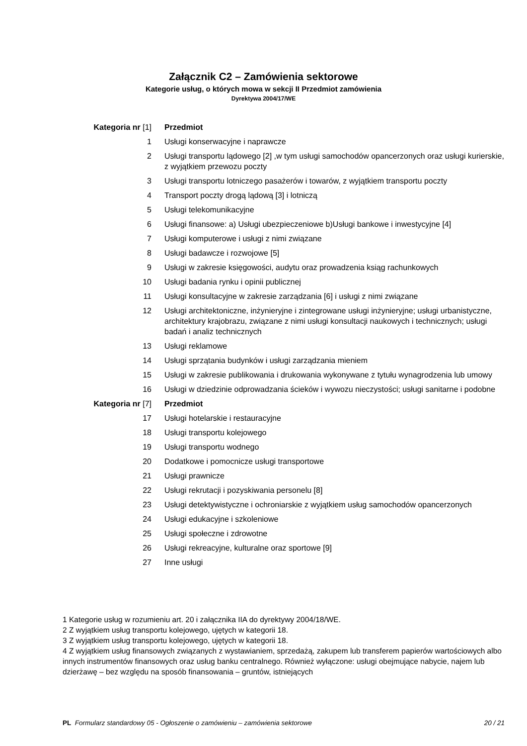Załącznik C2 – Zamówienia sektorowe
Kategorie usług, o których mowa w sekcji II Przedmiot zamówienia
Dyrektywa 2004/17/WE
| Kategoria nr [1] | Przedmiot |
| --- | --- |
| 1 | Usługi konserwacyjne i naprawcze |
| 2 | Usługi transportu lądowego [2] ,w tym usługi samochodów opancerzonych oraz usługi kurierskie, z wyjątkiem przewozu poczty |
| 3 | Usługi transportu lotniczego pasażerów i towarów, z wyjątkiem transportu poczty |
| 4 | Transport poczty drogą lądową [3] i lotniczą |
| 5 | Usługi telekomunikacyjne |
| 6 | Usługi finansowe: a) Usługi ubezpieczeniowe b)Usługi bankowe i inwestycyjne [4] |
| 7 | Usługi komputerowe i usługi z nimi związane |
| 8 | Usługi badawcze i rozwojowe [5] |
| 9 | Usługi w zakresie księgowości, audytu oraz prowadzenia ksiąg rachunkowych |
| 10 | Usługi badania rynku i opinii publicznej |
| 11 | Usługi konsultacyjne w zakresie zarządzania [6] i usługi z nimi związane |
| 12 | Usługi architektoniczne, inżynieryjne i zintegrowane usługi inżynieryjne; usługi urbanistyczne, architektury krajobrazu, związane z nimi usługi konsultacji naukowych i technicznych; usługi badań i analiz technicznych |
| 13 | Usługi reklamowe |
| 14 | Usługi sprzątania budynków i usługi zarządzania mieniem |
| 15 | Usługi w zakresie publikowania i drukowania wykonywane z tytułu wynagrodzenia lub umowy |
| 16 | Usługi w dziedzinie odprowadzania ścieków i wywozu nieczystości; usługi sanitarne i podobne |
| Kategoria nr [7] | Przedmiot |
| 17 | Usługi hotelarskie i restauracyjne |
| 18 | Usługi transportu kolejowego |
| 19 | Usługi transportu wodnego |
| 20 | Dodatkowe i pomocnicze usługi transportowe |
| 21 | Usługi prawnicze |
| 22 | Usługi rekrutacji i pozyskiwania personelu [8] |
| 23 | Usługi detektywistyczne i ochroniarskie z wyjątkiem usług samochodów opancerzonych |
| 24 | Usługi edukacyjne i szkoleniowe |
| 25 | Usługi społeczne i zdrowotne |
| 26 | Usługi rekreacyjne, kulturalne oraz sportowe [9] |
| 27 | Inne usługi |
1 Kategorie usług w rozumieniu art. 20 i załącznika IIA do dyrektywy 2004/18/WE.
2 Z wyjątkiem usług transportu kolejowego, ujętych w kategorii 18.
3 Z wyjątkiem usług transportu kolejowego, ujętych w kategorii 18.
4 Z wyjątkiem usług finansowych związanych z wystawianiem, sprzedażą, zakupem lub transferem papierów wartościowych albo innych instrumentów finansowych oraz usług banku centralnego. Również wyłączone: usługi obejmujące nabycie, najem lub dzierżawę – bez względu na sposób finansowania – gruntów, istniejących
PL Formularz standardowy 05 - Ogłoszenie o zamówieniu – zamówienia sektorowe
20 / 21